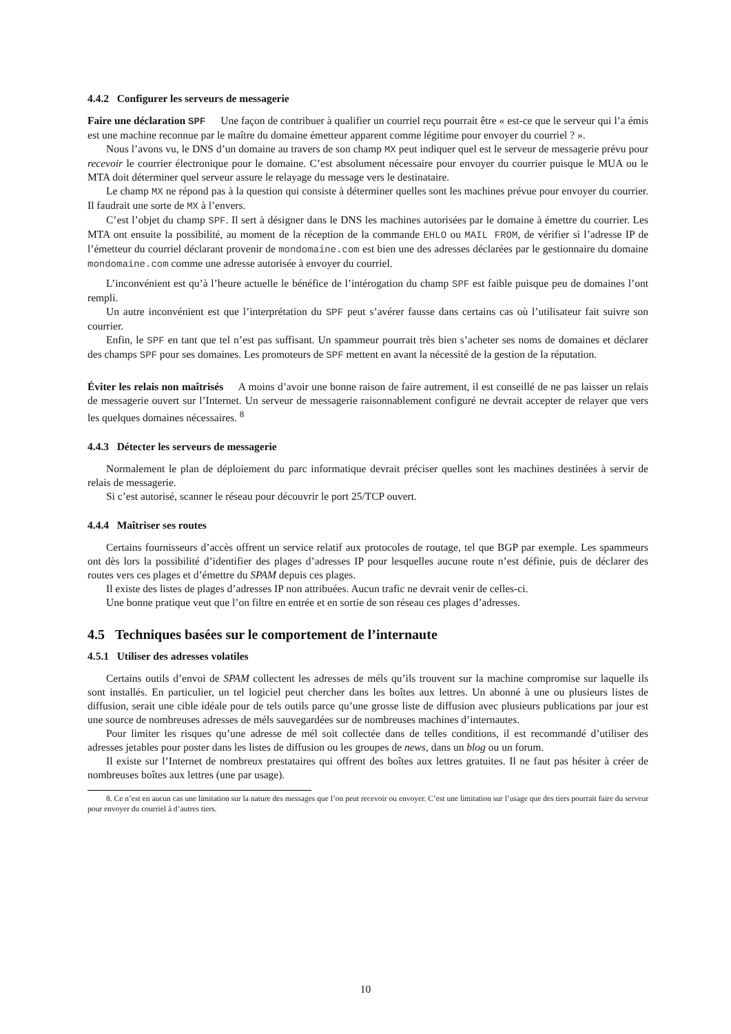4.4.2 Configurer les serveurs de messagerie
Faire une déclaration SPF Une façon de contribuer à qualifier un courriel reçu pourrait être « est-ce que le serveur qui l’a émis est une machine reconnue par le maître du domaine émetteur apparent comme légitime pour envoyer du courriel ? ».
Nous l’avons vu, le DNS d’un domaine au travers de son champ MX peut indiquer quel est le serveur de messagerie prévu pour recevoir le courrier électronique pour le domaine. C’est absolument nécessaire pour envoyer du courrier puisque le MUA ou le MTA doit déterminer quel serveur assure le relayage du message vers le destinataire.
Le champ MX ne répond pas à la question qui consiste à déterminer quelles sont les machines prévue pour envoyer du courrier. Il faudrait une sorte de MX à l’envers.
C’est l’objet du champ SPF. Il sert à désigner dans le DNS les machines autorisées par le domaine à émettre du courrier. Les MTA ont ensuite la possibilité, au moment de la réception de la commande EHLO ou MAIL FROM, de vérifier si l’adresse IP de l’émetteur du courriel déclarant provenir de mondomaine.com est bien une des adresses déclarées par le gestionnaire du domaine mondomaine.com comme une adresse autorisée à envoyer du courriel.
L’inconvénient est qu’à l’heure actuelle le bénéfice de l’intérogation du champ SPF est faible puisque peu de domaines l’ont rempli.
Un autre inconvénient est que l’interprétation du SPF peut s’avérer fausse dans certains cas où l’utilisateur fait suivre son courrier.
Enfin, le SPF en tant que tel n’est pas suffisant. Un spammeur pourrait très bien s’acheter ses noms de domaines et déclarer des champs SPF pour ses domaines. Les promoteurs de SPF mettent en avant la nécessité de la gestion de la réputation.
Éviter les relais non maîtrisés A moins d’avoir une bonne raison de faire autrement, il est conseillé de ne pas laisser un relais de messagerie ouvert sur l’Internet. Un serveur de messagerie raisonnablement configuré ne devrait accepter de relayer que vers les quelques domaines nécessaires. <sup>8</sup>
4.4.3 Détecter les serveurs de messagerie
Normalement le plan de déploiement du parc informatique devrait préciser quelles sont les machines destinées à servir de relais de messagerie.
Si c’est autorisé, scanner le réseau pour découvrir le port 25/TCP ouvert.
4.4.4 Maîtriser ses routes
Certains fournisseurs d’accès offrent un service relatif aux protocoles de routage, tel que BGP par exemple. Les spammeurs ont dès lors la possibilité d’identifier des plages d’adresses IP pour lesquelles aucune route n’est définie, puis de déclarer des routes vers ces plages et d’émettre du SPAM depuis ces plages.
Il existe des listes de plages d’adresses IP non attribuées. Aucun trafic ne devrait venir de celles-ci.
Une bonne pratique veut que l’on filtre en entrée et en sortie de son réseau ces plages d’adresses.
4.5 Techniques basées sur le comportement de l’internaute
4.5.1 Utiliser des adresses volatiles
Certains outils d’envoi de SPAM collectent les adresses de méls qu’ils trouvent sur la machine compromise sur laquelle ils sont installés. En particulier, un tel logiciel peut chercher dans les boîtes aux lettres. Un abonné à une ou plusieurs listes de diffusion, serait une cible idéale pour de tels outils parce qu’une grosse liste de diffusion avec plusieurs publications par jour est une source de nombreuses adresses de méls sauvegardées sur de nombreuses machines d’internautes.
Pour limiter les risques qu’une adresse de mél soit collectée dans de telles conditions, il est recommandé d’utiliser des adresses jetables pour poster dans les listes de diffusion ou les groupes de news, dans un blog ou un forum.
Il existe sur l’Internet de nombreux prestataires qui offrent des boîtes aux lettres gratuites. Il ne faut pas hésiter à créer de nombreuses boîtes aux lettres (une par usage).
8. Ce n’est en aucun cas une limitation sur la nature des messages que l’on peut recevoir ou envoyer. C’est une limitation sur l’usage que des tiers pourrait faire du serveur pour envoyer du courriel à d’autres tiers.
10